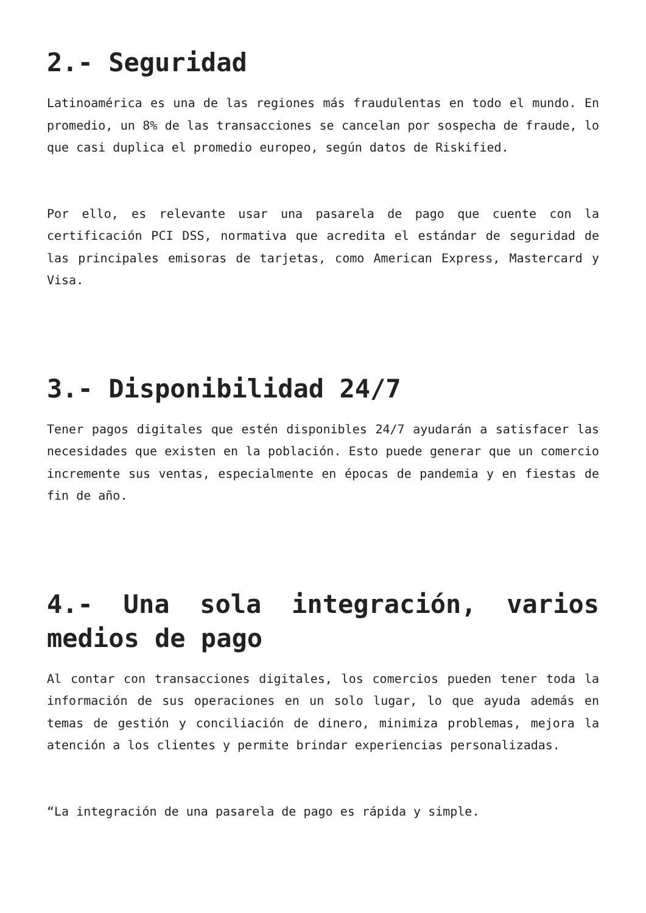2.- Seguridad
Latinoamérica es una de las regiones más fraudulentas en todo el mundo. En promedio, un 8% de las transacciones se cancelan por sospecha de fraude, lo que casi duplica el promedio europeo, según datos de Riskified.
Por ello, es relevante usar una pasarela de pago que cuente con la certificación PCI DSS, normativa que acredita el estándar de seguridad de las principales emisoras de tarjetas, como American Express, Mastercard y Visa.
3.- Disponibilidad 24/7
Tener pagos digitales que estén disponibles 24/7 ayudarán a satisfacer las necesidades que existen en la población. Esto puede generar que un comercio incremente sus ventas, especialmente en épocas de pandemia y en fiestas de fin de año.
4.- Una sola integración, varios medios de pago
Al contar con transacciones digitales, los comercios pueden tener toda la información de sus operaciones en un solo lugar, lo que ayuda además en temas de gestión y conciliación de dinero, minimiza problemas, mejora la atención a los clientes y permite brindar experiencias personalizadas.
“La integración de una pasarela de pago es rápida y simple.